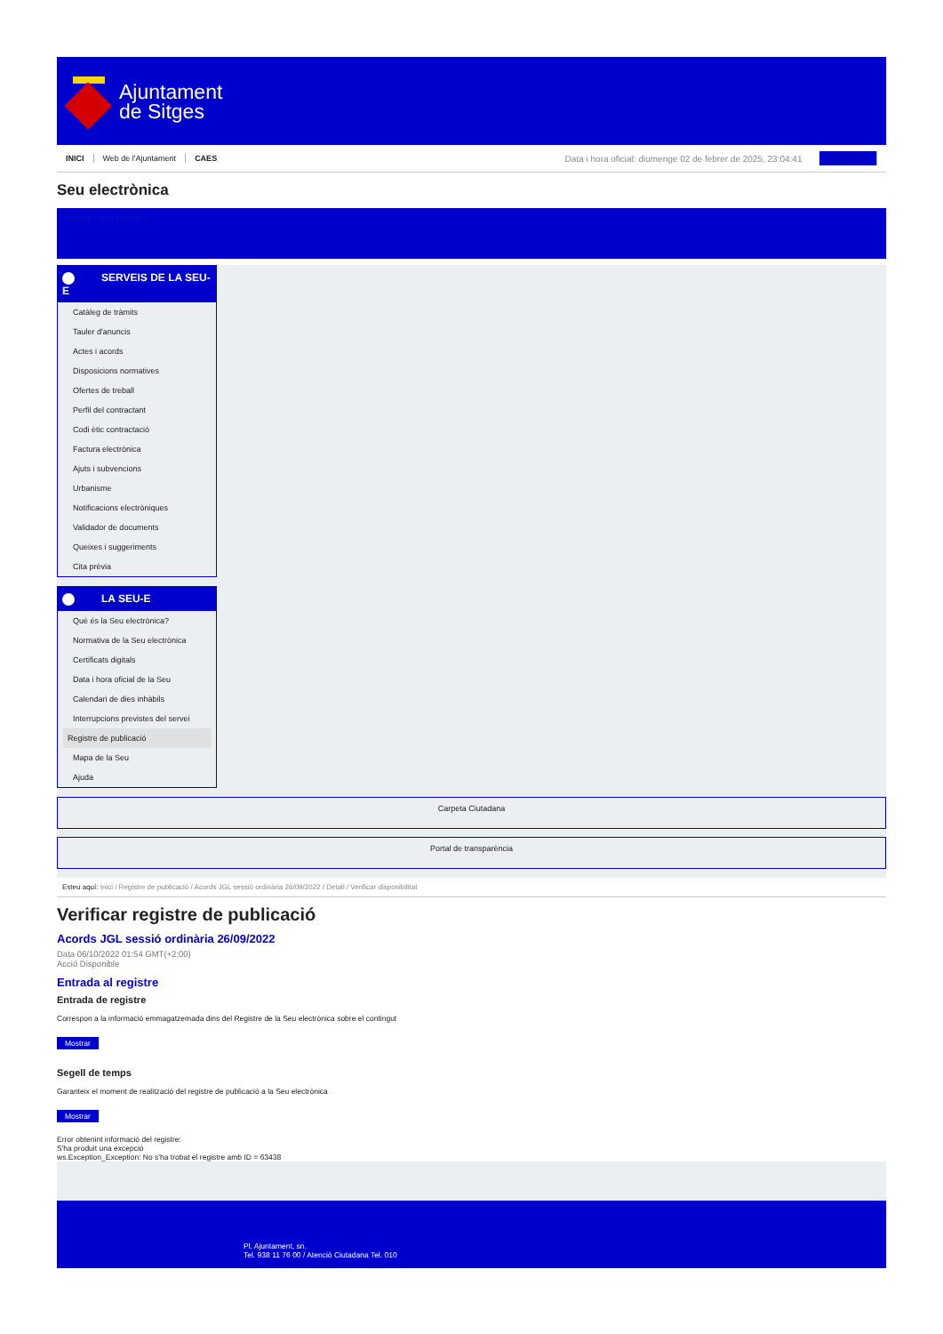Ajuntament
de Sitges
INICI Web de l'Ajuntament CAES Data i hora oficial: diumenge 02 de febrer de 2025, 23:04:41 Sincronitzar
Seu electrònica
Obtenir còpia autèntica
SERVEIS DE LA SEU-E
Catàleg de tràmits
Tauler d'anuncis
Actes i acords
Disposicions normatives
Ofertes de treball
Perfil del contractant
Codi ètic contractació
Factura electrònica
Ajuts i subvencions
Urbanisme
Notificacions electròniques
Validador de documents
Queixes i suggeriments
Cita prèvia
LA SEU-E
Què és la Seu electrònica?
Normativa de la Seu electrònica
Certificats digitals
Data i hora oficial de la Seu
Calendari de dies inhàbils
Interrupcions previstes del servei
Registre de publicació
Mapa de la Seu
Ajuda
Carpeta Ciutadana
Portal de transparència
Esteu aquí: Inici / Registre de publicació / Acords JGL sessió ordinària 26/09/2022 / Detall / Verificar disponibilitat
Verificar registre de publicació
Acords JGL sessió ordinària 26/09/2022
Data 06/10/2022 01:54 GMT(+2:00)
Acció Disponible
Entrada al registre
Entrada de registre
Correspon a la informació emmagatzemada dins del Registre de la Seu electrònica sobre el contingut
Mostrar
Segell de temps
Garanteix el moment de realització del registre de publicació a la Seu electrònica
Mostrar
Error obtenint informació del registre:
S'ha produit una excepció
ws.Exception_Exception: No s'ha trobat el registre amb ID = 63438
Pl. Ajuntament, sn.
Tel. 938 11 76 00 / Atenció Ciutadana Tel. 010